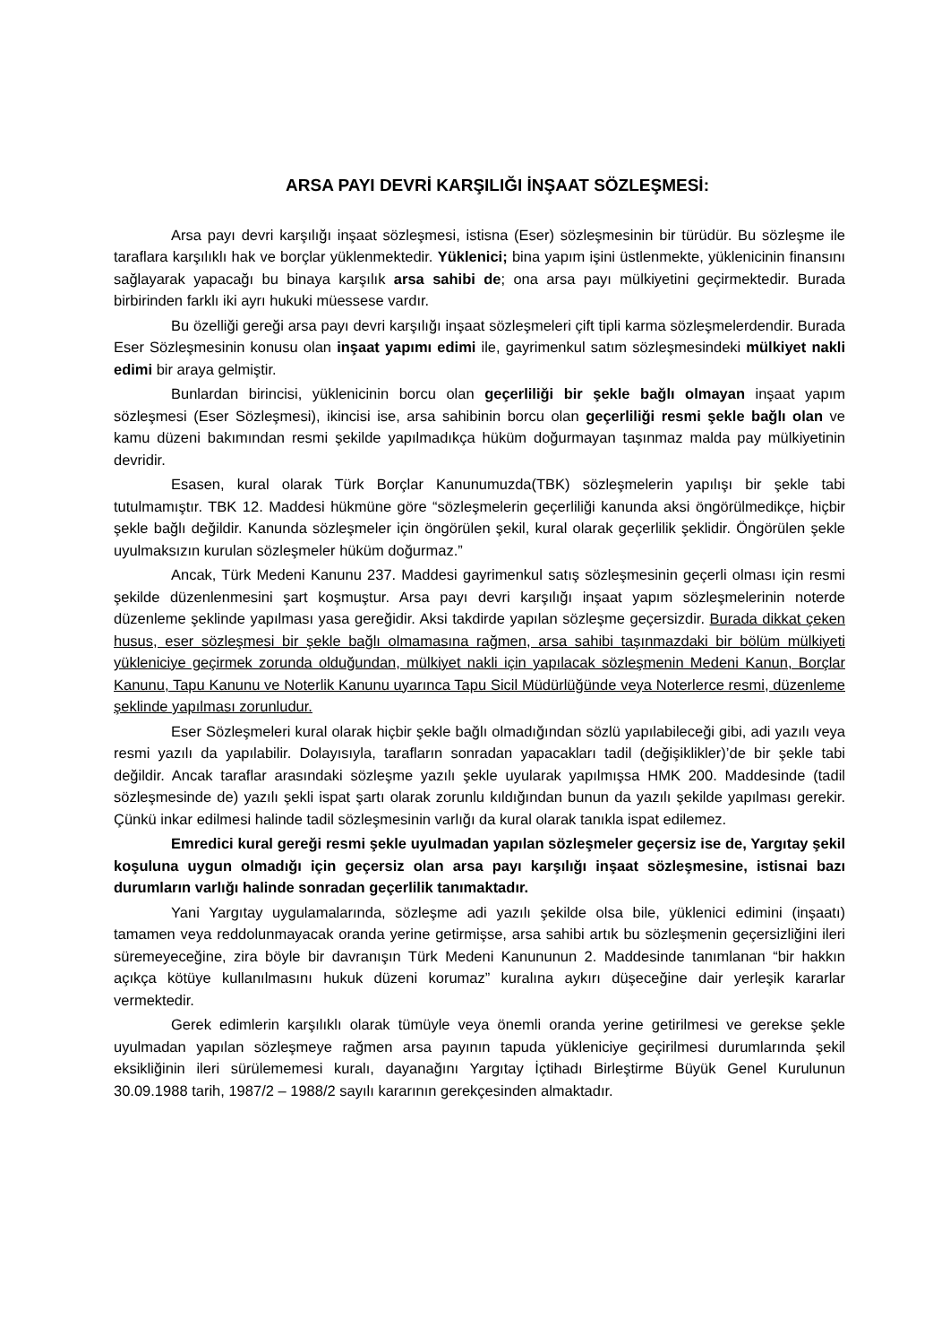ARSA PAYI DEVRİ KARŞILIĞI İNŞAAT SÖZLEŞMESİ:
Arsa payı devri karşılığı inşaat sözleşmesi, istisna (Eser) sözleşmesinin bir türüdür. Bu sözleşme ile taraflara karşılıklı hak ve borçlar yüklenmektedir. Yüklenici; bina yapım işini üstlenmekte, yüklenicinin finansını sağlayarak yapacağı bu binaya karşılık arsa sahibi de; ona arsa payı mülkiyetini geçirmektedir. Burada birbirinden farklı iki ayrı hukuki müessese vardır.
Bu özelliği gereği arsa payı devri karşılığı inşaat sözleşmeleri çift tipli karma sözleşmelerdendir. Burada Eser Sözleşmesinin konusu olan inşaat yapımı edimi ile, gayrimenkul satım sözleşmesindeki mülkiyet nakli edimi bir araya gelmiştir.
Bunlardan birincisi, yüklenicinin borcu olan geçerliliği bir şekle bağlı olmayan inşaat yapım sözleşmesi (Eser Sözleşmesi), ikincisi ise, arsa sahibinin borcu olan geçerliliği resmi şekle bağlı olan ve kamu düzeni bakımından resmi şekilde yapılmadıkça hüküm doğurmayan taşınmaz malda pay mülkiyetinin devridir.
Esasen, kural olarak Türk Borçlar Kanunumuzda(TBK) sözleşmelerin yapılışı bir şekle tabi tutulmamıştır. TBK 12. Maddesi hükmüne göre “sözleşmelerin geçerliliği kanunda aksi öngörülmedikçe, hiçbir şekle bağlı değildir. Kanunda sözleşmeler için öngörülen şekil, kural olarak geçerlilik şeklidir. Öngörülen şekle uyulmaksızın kurulan sözleşmeler hüküm doğurmaz.”
Ancak, Türk Medeni Kanunu 237. Maddesi gayrimenkul satış sözleşmesinin geçerli olması için resmi şekilde düzenlenmesini şart koşmuştur. Arsa payı devri karşılığı inşaat yapım sözleşmelerinin noterde düzenleme şeklinde yapılması yasa gereğidir. Aksi takdirde yapılan sözleşme geçersizdir. Burada dikkat çeken husus, eser sözleşmesi bir şekle bağlı olmamasına rağmen, arsa sahibi taşınmazdaki bir bölüm mülkiyeti yükleniciye geçirmek zorunda olduğundan, mülkiyet nakli için yapılacak sözleşmenin Medeni Kanun, Borçlar Kanunu, Tapu Kanunu ve Noterlik Kanunu uyarınca Tapu Sicil Müdürlüğünde veya Noterlerce resmi, düzenleme şeklinde yapılması zorunludur.
Eser Sözleşmeleri kural olarak hiçbir şekle bağlı olmadığından sözlü yapılabileceği gibi, adi yazılı veya resmi yazılı da yapılabilir. Dolayısıyla, tarafların sonradan yapacakları tadil (değişiklikler)’de bir şekle tabi değildir. Ancak taraflar arasındaki sözleşme yazılı şekle uyularak yapılmışsa HMK 200. Maddesinde (tadil sözleşmesinde de) yazılı şekli ispat şartı olarak zorunlu kıldığından bunun da yazılı şekilde yapılması gerekir. Çünkü inkar edilmesi halinde tadil sözleşmesinin varlığı da kural olarak tanıkla ispat edilemez.
Emredici kural gereği resmi şekle uyulmadan yapılan sözleşmeler geçersiz ise de, Yargıtay şekil koşuluna uygun olmadığı için geçersiz olan arsa payı karşılığı inşaat sözleşmesine, istisnai bazı durumların varlığı halinde sonradan geçerlilik tanımaktadır.
Yani Yargıtay uygulamalarında, sözleşme adi yazılı şekilde olsa bile, yüklenici edimini (inşaatı) tamamen veya reddolunmayacak oranda yerine getirmişse, arsa sahibi artık bu sözleşmenin geçersizliğini ileri süremeyeceğine, zira böyle bir davranışın Türk Medeni Kanununun 2. Maddesinde tanımlanan “bir hakkın açıkça kötüye kullanılmasını hukuk düzeni korumaz” kuralına aykırı düşeceğine dair yerleşik kararlar vermektedir.
Gerek edimlerin karşılıklı olarak tümüyle veya önemli oranda yerine getirilmesi ve gerekse şekle uyulmadan yapılan sözleşmeye rağmen arsa payının tapuda yükleniciye geçirilmesi durumlarında şekil eksikliğinin ileri sürülememesi kuralı, dayanağını Yargıtay İçtihadı Birleştirme Büyük Genel Kurulunun 30.09.1988 tarih, 1987/2 – 1988/2 sayılı kararının gerekçesinden almaktadır.